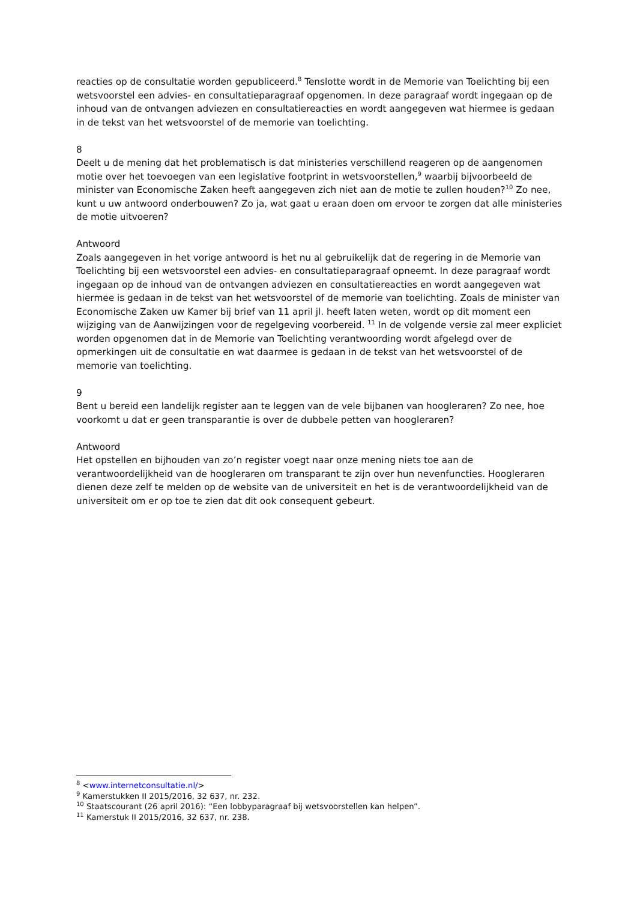reacties op de consultatie worden gepubliceerd.<sup>8</sup> Tenslotte wordt in de Memorie van Toelichting bij een wetsvoorstel een advies- en consultatieparagraaf opgenomen. In deze paragraaf wordt ingegaan op de inhoud van de ontvangen adviezen en consultatiereacties en wordt aangegeven wat hiermee is gedaan in de tekst van het wetsvoorstel of de memorie van toelichting.
8
Deelt u de mening dat het problematisch is dat ministeries verschillend reageren op de aangenomen motie over het toevoegen van een legislative footprint in wetsvoorstellen,<sup>9</sup> waarbij bijvoorbeeld de minister van Economische Zaken heeft aangegeven zich niet aan de motie te zullen houden?<sup>10</sup> Zo nee, kunt u uw antwoord onderbouwen? Zo ja, wat gaat u eraan doen om ervoor te zorgen dat alle ministeries de motie uitvoeren?
Antwoord
Zoals aangegeven in het vorige antwoord is het nu al gebruikelijk dat de regering in de Memorie van Toelichting bij een wetsvoorstel een advies- en consultatieparagraaf opneemt. In deze paragraaf wordt ingegaan op de inhoud van de ontvangen adviezen en consultatiereacties en wordt aangegeven wat hiermee is gedaan in de tekst van het wetsvoorstel of de memorie van toelichting. Zoals de minister van Economische Zaken uw Kamer bij brief van 11 april jl. heeft laten weten, wordt op dit moment een wijziging van de Aanwijzingen voor de regelgeving voorbereid. <sup>11</sup> In de volgende versie zal meer expliciet worden opgenomen dat in de Memorie van Toelichting verantwoording wordt afgelegd over de opmerkingen uit de consultatie en wat daarmee is gedaan in de tekst van het wetsvoorstel of de memorie van toelichting.
9
Bent u bereid een landelijk register aan te leggen van de vele bijbanen van hoogleraren? Zo nee, hoe voorkomt u dat er geen transparantie is over de dubbele petten van hoogleraren?
Antwoord
Het opstellen en bijhouden van zo’n register voegt naar onze mening niets toe aan de verantwoordelijkheid van de hoogleraren om transparant te zijn over hun nevenfuncties. Hoogleraren dienen deze zelf te melden op de website van de universiteit en het is de verantwoordelijkheid van de universiteit om er op toe te zien dat dit ook consequent gebeurt.
<sup>8</sup> <www.internetconsultatie.nl/>
<sup>9</sup> Kamerstukken II 2015/2016, 32 637, nr. 232.
<sup>10</sup> Staatscourant (26 april 2016): “Een lobbyparagraaf bij wetsvoorstellen kan helpen”.
<sup>11</sup> Kamerstuk II 2015/2016, 32 637, nr. 238.